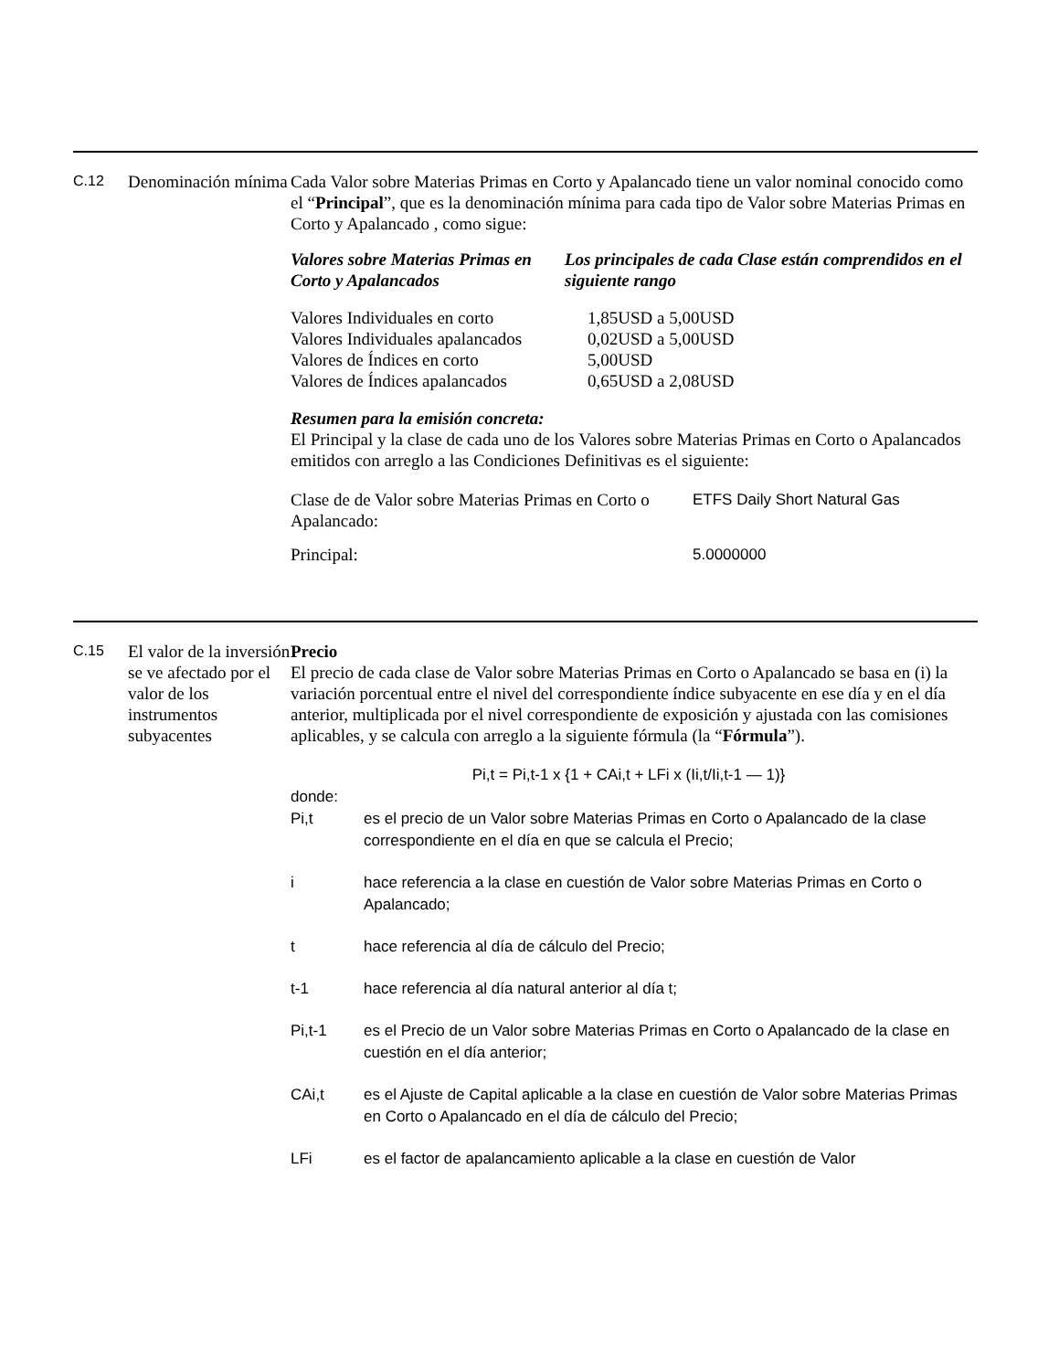C.12
Denominación mínima
Cada Valor sobre Materias Primas en Corto y Apalancado tiene un valor nominal conocido como el “Principal”, que es la denominación mínima para cada tipo de Valor sobre Materias Primas en Corto y Apalancado , como sigue:
| Valores sobre Materias Primas en Corto y Apalancados | Los principales de cada Clase están comprendidos en el siguiente rango |
| Valores Individuales en corto | 1,85USD a 5,00USD |
| Valores Individuales apalancados | 0,02USD a 5,00USD |
| Valores de Índices en corto | 5,00USD |
| Valores de Índices apalancados | 0,65USD a 2,08USD |
Resumen para la emisión concreta:
El Principal y la clase de cada uno de los Valores sobre Materias Primas en Corto o Apalancados emitidos con arreglo a las Condiciones Definitivas es el siguiente:
| Clase de de Valor sobre Materias Primas en Corto o Apalancado: | ETFS Daily Short Natural Gas |
| Principal: | 5.0000000 |
C.15
El valor de la inversión se ve afectado por el valor de los instrumentos subyacentes
Precio
El precio de cada clase de Valor sobre Materias Primas en Corto o Apalancado se basa en (i) la variación porcentual entre el nivel del correspondiente índice subyacente en ese día y en el día anterior, multiplicada por el nivel correspondiente de exposición y ajustada con las comisiones aplicables, y se calcula con arreglo a la siguiente fórmula (la “Fórmula”).
Pi,t = Pi,t-1 x {1 + CAi,t + LFi x (Ii,t/Ii,t-1 — 1)}
donde:
Pi,t es el precio de un Valor sobre Materias Primas en Corto o Apalancado de la clase correspondiente en el día en que se calcula el Precio;
i hace referencia a la clase en cuestión de Valor sobre Materias Primas en Corto o Apalancado;
t hace referencia al día de cálculo del Precio;
t-1 hace referencia al día natural anterior al día t;
Pi,t-1 es el Precio de un Valor sobre Materias Primas en Corto o Apalancado de la clase en cuestión en el día anterior;
CAi,t es el Ajuste de Capital aplicable a la clase en cuestión de Valor sobre Materias Primas en Corto o Apalancado en el día de cálculo del Precio;
LFi es el factor de apalancamiento aplicable a la clase en cuestión de Valor